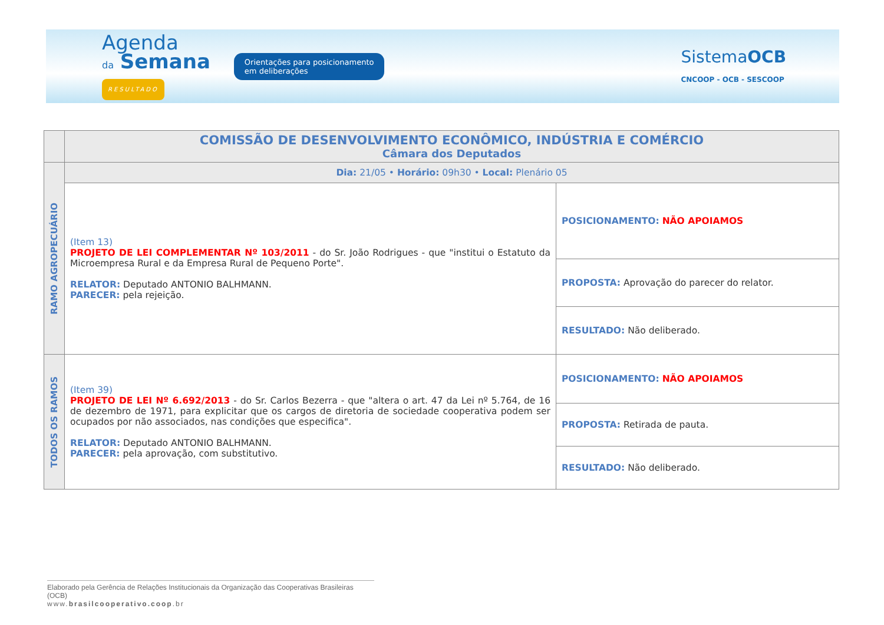Agenda
da Semana
RESULTADO
Orientações para posicionamento
em deliberações
SistemaOCB
CNCOOP - OCB - SESCOOP
| | COMISSÃO DE DESENVOLVIMENTO ECONÔMICO, INDÚSTRIA E COMÉRCIO Câmara dos Deputados | |
| RAMO AGROPECUÁRIO | Dia: 21/05 • Horário: 09h30 • Local: Plenário 05 | |
| | (Item 13) PROJETO DE LEI COMPLEMENTAR Nº 103/2011 - do Sr. João Rodrigues - que "institui o Estatuto da Microempresa Rural e da Empresa Rural de Pequeno Porte". RELATOR: Deputado ANTONIO BALHMANN. PARECER: pela rejeição. | POSICIONAMENTO: NÃO APOIAMOS |
| | | PROPOSTA: Aprovação do parecer do relator. |
| | | RESULTADO: Não deliberado. |
| TODOS OS RAMOS | (Item 39) PROJETO DE LEI Nº 6.692/2013 - do Sr. Carlos Bezerra - que "altera o art. 47 da Lei nº 5.764, de 16 de dezembro de 1971, para explicitar que os cargos de diretoria de sociedade cooperativa podem ser ocupados por não associados, nas condições que especifica". RELATOR: Deputado ANTONIO BALHMANN. PARECER: pela aprovação, com substitutivo. | POSICIONAMENTO: NÃO APOIAMOS |
| | | PROPOSTA: Retirada de pauta. |
| | | RESULTADO: Não deliberado. |
Elaborado pela Gerência de Relações Institucionais da Organização das Cooperativas Brasileiras (OCB)
www.brasilcooperativo.coop.br